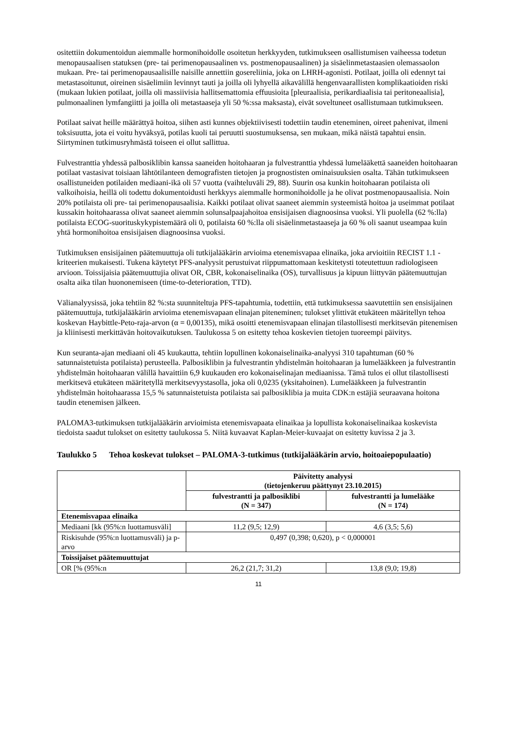ositettiin dokumentoidun aiemmalle hormonihoidolle osoitetun herkkyyden, tutkimukseen osallistumisen vaiheessa todetun menopausaalisen statuksen (pre- tai perimenopausaalinen vs. postmenopausaalinen) ja sisäelinmetastaasien olemassaolon mukaan. Pre- tai perimenopausaalisille naisille annettiin gosereliinia, joka on LHRH-agonisti. Potilaat, joilla oli edennyt tai metastasoitunut, oireinen sisäelimiin levinnyt tauti ja joilla oli lyhyellä aikavälillä hengenvaarallisten komplikaatioiden riski (mukaan lukien potilaat, joilla oli massiivisia hallitsemattomia effuusioita [pleuraalisia, perikardiaalisia tai peritoneaalisia], pulmonaalinen lymfangiitti ja joilla oli metastaaseja yli 50 %:ssa maksasta), eivät soveltuneet osallistumaan tutkimukseen.
Potilaat saivat heille määrättyä hoitoa, siihen asti kunnes objektiivisesti todettiin taudin eteneminen, oireet pahenivat, ilmeni toksisuutta, jota ei voitu hyväksyä, potilas kuoli tai peruutti suostumuksensa, sen mukaan, mikä näistä tapahtui ensin. Siirtyminen tutkimusryhmästä toiseen ei ollut sallittua.
Fulvestranttia yhdessä palbosiklibin kanssa saaneiden hoitohaaran ja fulvestranttia yhdessä lumelääkettä saaneiden hoitohaaran potilaat vastasivat toisiaan lähtötilanteen demografisten tietojen ja prognostisten ominaisuuksien osalta. Tähän tutkimukseen osallistuneiden potilaiden mediaani-ikä oli 57 vuotta (vaihteluväli 29, 88). Suurin osa kunkin hoitohaaran potilaista oli valkoihoisia, heillä oli todettu dokumentoidusti herkkyys aiemmalle hormonihoidolle ja he olivat postmenopausaalisia. Noin 20% potilaista oli pre- tai perimenopausaalisia. Kaikki potilaat olivat saaneet aiemmin systeemistä hoitoa ja useimmat potilaat kussakin hoitohaarassa olivat saaneet aiemmin solunsalpaajahoitoa ensisijaisen diagnoosinsa vuoksi. Yli puolella (62 %:lla) potilaista ECOG-suorituskykypistemäärä oli 0, potilaista 60 %:lla oli sisäelinmetastaaseja ja 60 % oli saanut useampaa kuin yhtä hormonihoitoa ensisijaisen diagnoosinsa vuoksi.
Tutkimuksen ensisijainen päätemuuttuja oli tutkijalääkärin arvioima etenemisvapaa elinaika, joka arvioitiin RECIST 1.1 -kriteerien mukaisesti. Tukena käytetyt PFS-analyysit perustuivat riippumattomaan keskitetysti toteutettuun radiologiseen arvioon. Toissijaisia päätemuuttujia olivat OR, CBR, kokonaiselinaika (OS), turvallisuus ja kipuun liittyvän päätemuuttujan osalta aika tilan huononemiseen (time-to-deterioration, TTD).
Välianalyysissä, joka tehtiin 82 %:sta suunniteltuja PFS-tapahtumia, todettiin, että tutkimuksessa saavutettiin sen ensisijainen päätemuuttuja, tutkijalääkärin arvioima etenemisvapaan elinajan piteneminen; tulokset ylittivät etukäteen määritellyn tehoa koskevan Haybittle-Peto-raja-arvon (α = 0,00135), mikä osoitti etenemisvapaan elinajan tilastollisesti merkitsevän pitenemisen ja kliinisesti merkittävän hoitovaikutuksen. Taulukossa 5 on esitetty tehoa koskevien tietojen tuoreempi päivitys.
Kun seuranta-ajan mediaani oli 45 kuukautta, tehtiin lopullinen kokonaiselinaika-analyysi 310 tapahtuman (60 % satunnaistetuista potilaista) perusteella. Palbosiklibin ja fulvestrantin yhdistelmän hoitohaaran ja lumelääkkeen ja fulvestrantin yhdistelmän hoitohaaran välillä havaittiin 6,9 kuukauden ero kokonaiselinajan mediaanissa. Tämä tulos ei ollut tilastollisesti merkitsevä etukäteen määritetyllä merkitsevyystasolla, joka oli 0,0235 (yksitahoinen). Lumelääkkeen ja fulvestrantin yhdistelmän hoitohaarassa 15,5 % satunnaistetuista potilaista sai palbosiklibia ja muita CDK:n estäjiä seuraavana hoitona taudin etenemisen jälkeen.
PALOMA3-tutkimuksen tutkijalääkärin arvioimista etenemisvapaata elinaikaa ja lopullista kokonaiselinaikaa koskevista tiedoista saadut tulokset on esitetty taulukossa 5. Niitä kuvaavat Kaplan-Meier-kuvaajat on esitetty kuvissa 2 ja 3.
Taulukko 5 Tehoa koskevat tulokset – PALOMA-3-tutkimus (tutkijalääkärin arvio, hoitoaiepopulaatio)
| | Päivitetty analyysi (tietojenkeruu päättynyt 23.10.2015) | |
| | fulvestrantti ja palbosiklibi (N = 347) | fulvestrantti ja lumelääke (N = 174) |
| Etenemisvapaa elinaika | | |
| Mediaani [kk (95%:n luottamusväli] | 11,2 (9,5; 12,9) | 4,6 (3,5; 5,6) |
| Riskisuhde (95%:n luottamusväli) ja p-arvo | 0,497 (0,398; 0,620), p < 0,000001 | |
| Toissijaiset päätemuuttujat | | |
| OR [% (95%:n | 26,2 (21,7; 31,2) | 13,8 (9,0; 19,8) |
11